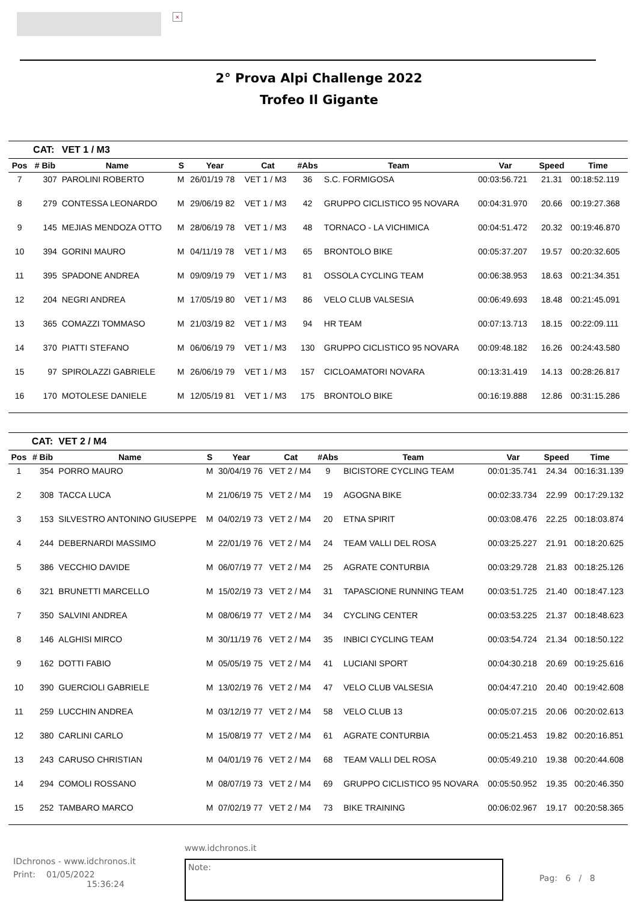×
2° Prova Alpi Challenge 2022
Trofeo Il Gigante
| | CAT: | VET 1 / M3 | | | | | | | | |
| Pos | # Bib | Name | S | Year | Cat | #Abs | Team | Var | Speed | Time |
| 7 | 307 | PAROLINI ROBERTO | M | 26/01/19 78 | VET 1 / M3 | 36 | S.C. FORMIGOSA | 00:03:56.721 | 21.31 | 00:18:52.119 |
| 8 | 279 | CONTESSA LEONARDO | M | 29/06/19 82 | VET 1 / M3 | 42 | GRUPPO CICLISTICO 95 NOVARA | 00:04:31.970 | 20.66 | 00:19:27.368 |
| 9 | 145 | MEJIAS MENDOZA OTTO | M | 28/06/19 78 | VET 1 / M3 | 48 | TORNACO - LA VICHIMICA | 00:04:51.472 | 20.32 | 00:19:46.870 |
| 10 | 394 | GORINI MAURO | M | 04/11/19 78 | VET 1 / M3 | 65 | BRONTOLO BIKE | 00:05:37.207 | 19.57 | 00:20:32.605 |
| 11 | 395 | SPADONE ANDREA | M | 09/09/19 79 | VET 1 / M3 | 81 | OSSOLA CYCLING TEAM | 00:06:38.953 | 18.63 | 00:21:34.351 |
| 12 | 204 | NEGRI ANDREA | M | 17/05/19 80 | VET 1 / M3 | 86 | VELO CLUB VALSESIA | 00:06:49.693 | 18.48 | 00:21:45.091 |
| 13 | 365 | COMAZZI TOMMASO | M | 21/03/19 82 | VET 1 / M3 | 94 | HR TEAM | 00:07:13.713 | 18.15 | 00:22:09.111 |
| 14 | 370 | PIATTI STEFANO | M | 06/06/19 79 | VET 1 / M3 | 130 | GRUPPO CICLISTICO 95 NOVARA | 00:09:48.182 | 16.26 | 00:24:43.580 |
| 15 | 97 | SPIROLAZZI GABRIELE | M | 26/06/19 79 | VET 1 / M3 | 157 | CICLOAMATORI NOVARA | 00:13:31.419 | 14.13 | 00:28:26.817 |
| 16 | 170 | MOTOLESE DANIELE | M | 12/05/19 81 | VET 1 / M3 | 175 | BRONTOLO BIKE | 00:16:19.888 | 12.86 | 00:31:15.286 |
| | CAT: | VET 2 / M4 | | | | | | | | |
| Pos | # Bib | Name | S | Year | Cat | #Abs | Team | Var | Speed | Time |
| 1 | 354 | PORRO MAURO | M | 30/04/19 76 | VET 2 / M4 | 9 | BICISTORE CYCLING TEAM | 00:01:35.741 | 24.34 | 00:16:31.139 |
| 2 | 308 | TACCA LUCA | M | 21/06/19 75 | VET 2 / M4 | 19 | AGOGNA BIKE | 00:02:33.734 | 22.99 | 00:17:29.132 |
| 3 | 153 | SILVESTRO ANTONINO GIUSEPPE | M | 04/02/19 73 | VET 2 / M4 | 20 | ETNA SPIRIT | 00:03:08.476 | 22.25 | 00:18:03.874 |
| 4 | 244 | DEBERNARDI MASSIMO | M | 22/01/19 76 | VET 2 / M4 | 24 | TEAM VALLI DEL ROSA | 00:03:25.227 | 21.91 | 00:18:20.625 |
| 5 | 386 | VECCHIO DAVIDE | M | 06/07/19 77 | VET 2 / M4 | 25 | AGRATE CONTURBIA | 00:03:29.728 | 21.83 | 00:18:25.126 |
| 6 | 321 | BRUNETTI MARCELLO | M | 15/02/19 73 | VET 2 / M4 | 31 | TAPASCIONE RUNNING TEAM | 00:03:51.725 | 21.40 | 00:18:47.123 |
| 7 | 350 | SALVINI ANDREA | M | 08/06/19 77 | VET 2 / M4 | 34 | CYCLING CENTER | 00:03:53.225 | 21.37 | 00:18:48.623 |
| 8 | 146 | ALGHISI MIRCO | M | 30/11/19 76 | VET 2 / M4 | 35 | INBICI CYCLING TEAM | 00:03:54.724 | 21.34 | 00:18:50.122 |
| 9 | 162 | DOTTI FABIO | M | 05/05/19 75 | VET 2 / M4 | 41 | LUCIANI SPORT | 00:04:30.218 | 20.69 | 00:19:25.616 |
| 10 | 390 | GUERCIOLI GABRIELE | M | 13/02/19 76 | VET 2 / M4 | 47 | VELO CLUB VALSESIA | 00:04:47.210 | 20.40 | 00:19:42.608 |
| 11 | 259 | LUCCHIN ANDREA | M | 03/12/19 77 | VET 2 / M4 | 58 | VELO CLUB 13 | 00:05:07.215 | 20.06 | 00:20:02.613 |
| 12 | 380 | CARLINI CARLO | M | 15/08/19 77 | VET 2 / M4 | 61 | AGRATE CONTURBIA | 00:05:21.453 | 19.82 | 00:20:16.851 |
| 13 | 243 | CARUSO CHRISTIAN | M | 04/01/19 76 | VET 2 / M4 | 68 | TEAM VALLI DEL ROSA | 00:05:49.210 | 19.38 | 00:20:44.608 |
| 14 | 294 | COMOLI ROSSANO | M | 08/07/19 73 | VET 2 / M4 | 69 | GRUPPO CICLISTICO 95 NOVARA | 00:05:50.952 | 19.35 | 00:20:46.350 |
| 15 | 252 | TAMBARO MARCO | M | 07/02/19 77 | VET 2 / M4 | 73 | BIKE TRAINING | 00:06:02.967 | 19.17 | 00:20:58.365 |
IDchronos - www.idchronos.it
Print: 01/05/2022
15:36:24
www.idchronos.it
Note:
Pag: 6 / 8